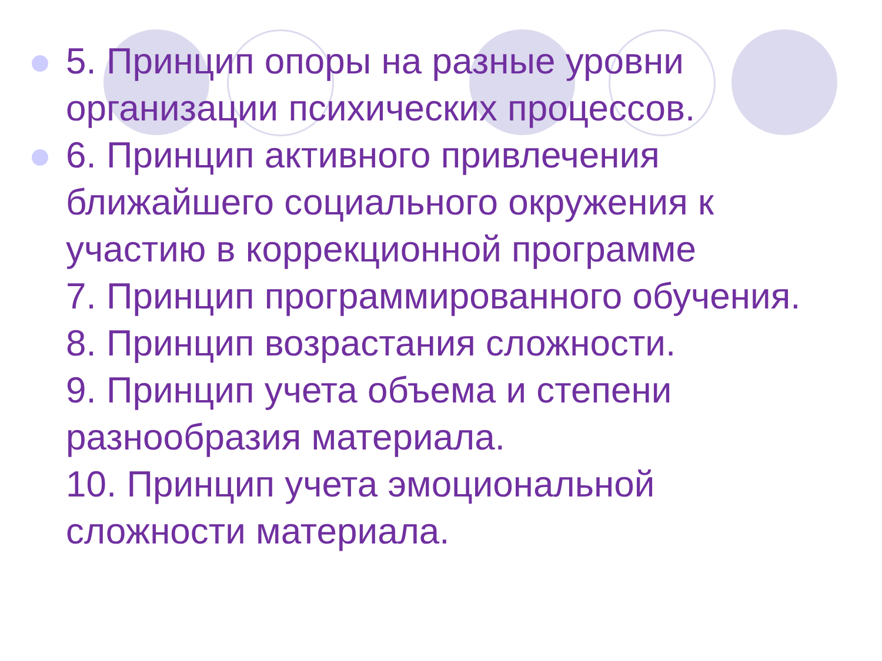5. Принцип опоры на разные уровни организации психических процессов.
6. Принцип активного привлечения ближайшего социального окружения к участию в коррекционной программе
7. Принцип программированного обучения.
8. Принцип возрастания сложности.
9. Принцип учета объема и степени разнообразия материала.
10. Принцип учета эмоциональной сложности материала.